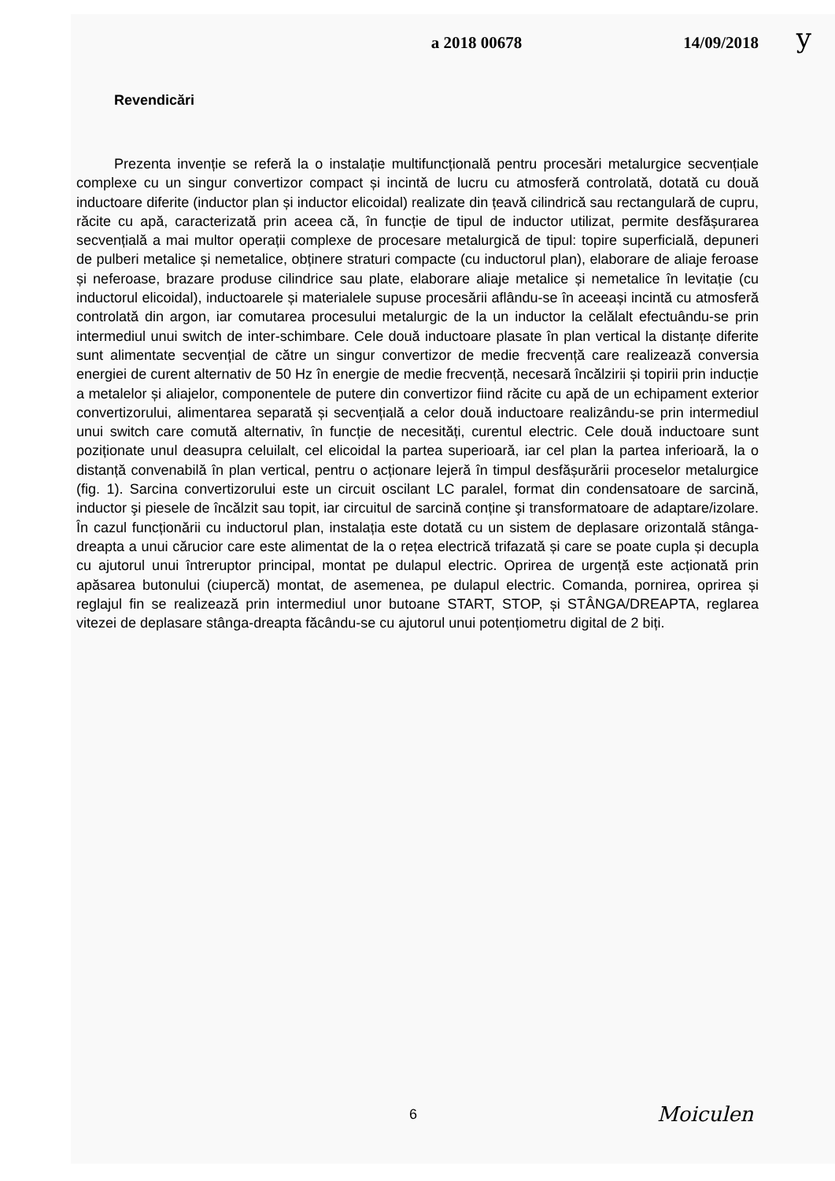a 2018 00678 14/09/2018
y
Revendicări
Prezenta invenție se referă la o instalație multifuncțională pentru procesări metalurgice secvențiale complexe cu un singur convertizor compact și incintă de lucru cu atmosferă controlată, dotată cu două inductoare diferite (inductor plan și inductor elicoidal) realizate din țeavă cilindrică sau rectangulară de cupru, răcite cu apă, caracterizată prin aceea că, în funcție de tipul de inductor utilizat, permite desfășurarea secvențială a mai multor operații complexe de procesare metalurgică de tipul: topire superficială, depuneri de pulberi metalice și nemetalice, obținere straturi compacte (cu inductorul plan), elaborare de aliaje feroase și neferoase, brazare produse cilindrice sau plate, elaborare aliaje metalice și nemetalice în levitație (cu inductorul elicoidal), inductoarele și materialele supuse procesării aflându-se în aceeași incintă cu atmosferă controlată din argon, iar comutarea procesului metalurgic de la un inductor la celălalt efectuându-se prin intermediul unui switch de inter-schimbare. Cele două inductoare plasate în plan vertical la distanțe diferite sunt alimentate secvențial de către un singur convertizor de medie frecvență care realizează conversia energiei de curent alternativ de 50 Hz în energie de medie frecvență, necesară încălzirii și topirii prin inducție a metalelor și aliajelor, componentele de putere din convertizor fiind răcite cu apă de un echipament exterior convertizorului, alimentarea separată și secvențială a celor două inductoare realizându-se prin intermediul unui switch care comută alternativ, în funcție de necesități, curentul electric. Cele două inductoare sunt poziționate unul deasupra celuilalt, cel elicoidal la partea superioară, iar cel plan la partea inferioară, la o distanță convenabilă în plan vertical, pentru o acționare lejeră în timpul desfășurării proceselor metalurgice (fig. 1). Sarcina convertizorului este un circuit oscilant LC paralel, format din condensatoare de sarcină, inductor şi piesele de încălzit sau topit, iar circuitul de sarcină conține şi transformatoare de adaptare/izolare. În cazul funcționării cu inductorul plan, instalația este dotată cu un sistem de deplasare orizontală stânga-dreapta a unui cărucior care este alimentat de la o rețea electrică trifazată și care se poate cupla și decupla cu ajutorul unui întreruptor principal, montat pe dulapul electric. Oprirea de urgență este acționată prin apăsarea butonului (ciupercă) montat, de asemenea, pe dulapul electric. Comanda, pornirea, oprirea și reglajul fin se realizează prin intermediul unor butoane START, STOP, și STÂNGA/DREAPTA, reglarea vitezei de deplasare stânga-dreapta făcându-se cu ajutorul unui potențiometru digital de 2 biți.
6 Moiculen